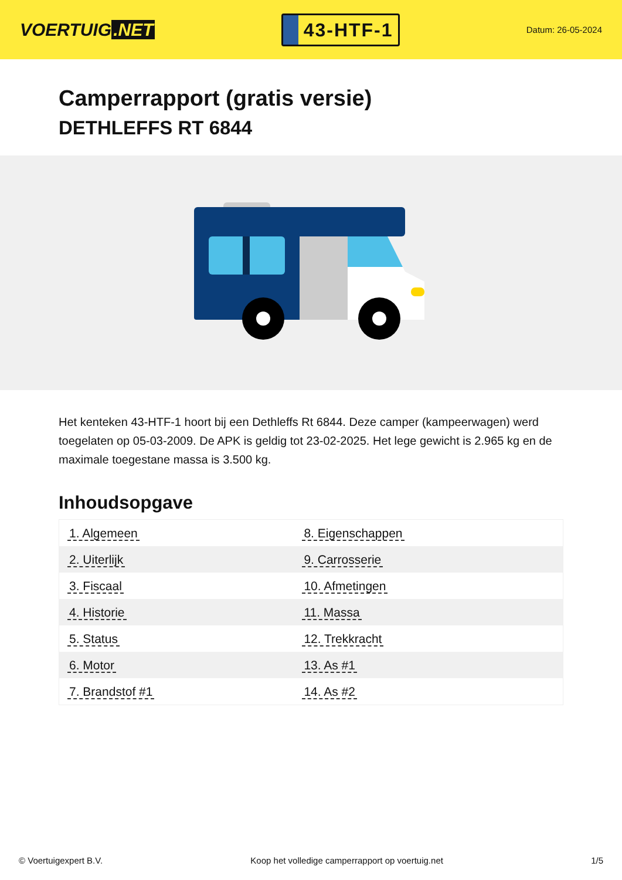VOERTUIG.NET
43-HTF-1
Datum: 26-05-2024
Camperrapport (gratis versie)
DETHLEFFS RT 6844
Het kenteken 43-HTF-1 hoort bij een Dethleffs Rt 6844. Deze camper (kampeerwagen) werd toegelaten op 05-03-2009. De APK is geldig tot 23-02-2025. Het lege gewicht is 2.965 kg en de maximale toegestane massa is 3.500 kg.
Inhoudsopgave
| 1. Algemeen | 8. Eigenschappen |
| 2. Uiterlijk | 9. Carrosserie |
| 3. Fiscaal | 10. Afmetingen |
| 4. Historie | 11. Massa |
| 5. Status | 12. Trekkracht |
| 6. Motor | 13. As #1 |
| 7. Brandstof #1 | 14. As #2 |
© Voertuigexpert B.V. Koop het volledige camperrapport op voertuig.net 1/5